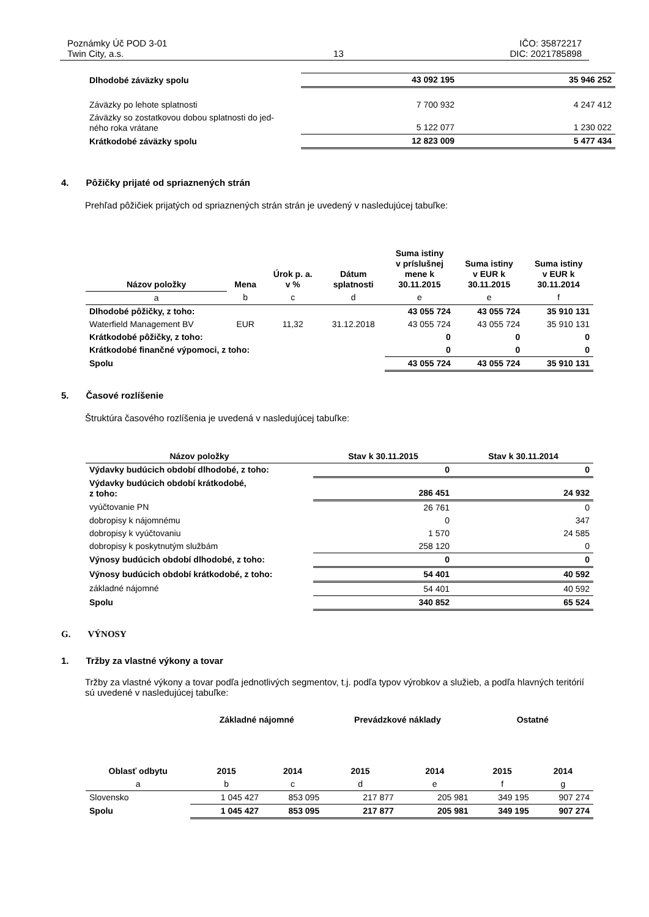Poznámky Úč POD 3-01
Twin City, a.s.
13
IČO: 35872217
DIC: 2021785898
| Dlhodobé záväzky spolu | 43 092 195 | 35 946 252 |
| Záväzky po lehote splatnosti | 7 700 932 | 4 247 412 |
| Záväzky so zostatkovou dobou splatnosti do jed- ného roka vrátane | 5 122 077 | 1 230 022 |
| Krátkodobé záväzky spolu | 12 823 009 | 5 477 434 |
4. Pôžičky prijaté od spriaznených strán
Prehľad pôžičiek prijatých od spriaznených strán strán je uvedený v nasledujúcej tabuľke:
| Názov položky | Mena | Úrok p. a. v % | Dátum splatnosti | Suma istiny v príslušnej mene k 30.11.2015 | Suma istiny v EUR k 30.11.2015 | Suma istiny v EUR k 30.11.2014 |
| --- | --- | --- | --- | --- | --- | --- |
| a | b | c | d | e | e | f |
| Dlhodobé pôžičky, z toho: | | | | 43 055 724 | 43 055 724 | 35 910 131 |
| Waterfield Management BV | EUR | 11,32 | 31.12.2018 | 43 055 724 | 43 055 724 | 35 910 131 |
| Krátkodobé pôžičky, z toho: | | | | 0 | 0 | 0 |
| Krátkodobé finančné výpomoci, z toho: | | | | 0 | 0 | 0 |
| Spolu | | | | 43 055 724 | 43 055 724 | 35 910 131 |
5. Časové rozlíšenie
Štruktúra časového rozlíšenia je uvedená v nasledujúcej tabuľke:
| Názov položky | Stav k 30.11.2015 | Stav k 30.11.2014 |
| --- | --- | --- |
| Výdavky budúcich období dlhodobé, z toho: | 0 | 0 |
| Výdavky budúcich období krátkodobé, z toho: | 286 451 | 24 932 |
| vyúčtovanie PN | 26 761 | 0 |
| dobropisy k nájomnému | 0 | 347 |
| dobropisy k vyúčtovaniu | 1 570 | 24 585 |
| dobropisy k poskytnutým službám | 258 120 | 0 |
| Výnosy budúcich období dlhodobé, z toho: | 0 | 0 |
| Výnosy budúcich období krátkodobé, z toho: | 54 401 | 40 592 |
| základné nájomné | 54 401 | 40 592 |
| Spolu | 340 852 | 65 524 |
G. VÝNOSY
1. Tržby za vlastné výkony a tovar
Tržby za vlastné výkony a tovar podľa jednotlivých segmentov, t.j. podľa typov výrobkov a služieb, a podľa hlavných teritórií sú uvedené v nasledujúcej tabuľke:
| | Základné nájomné | | Prevádzkové náklady | | Ostatné | |
| Oblasť odbytu | 2015 | 2014 | 2015 | 2014 | 2015 | 2014 |
| a | b | c | d | e | f | g |
| Slovensko | 1 045 427 | 853 095 | 217 877 | 205 981 | 349 195 | 907 274 |
| Spolu | 1 045 427 | 853 095 | 217 877 | 205 981 | 349 195 | 907 274 |